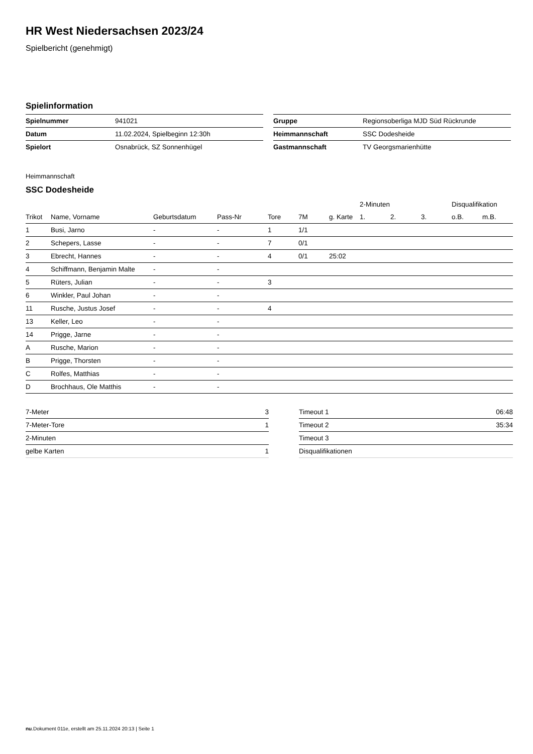HR West Niedersachsen 2023/24
Spielbericht (genehmigt)
Spielinformation
| Spielnummer | 941021 |
| Datum | 11.02.2024, Spielbeginn 12:30h |
| Spielort | Osnabrück, SZ Sonnenhügel |
| Gruppe | Regionsoberliga MJD Süd Rückrunde |
| Heimmannschaft | SSC Dodesheide |
| Gastmannschaft | TV Georgsmarienhütte |
Heimmannschaft
SSC Dodesheide
| | | | | | | | 2-Minuten | | | Disqualifikation | |
| --- | --- | --- | --- | --- | --- | --- | --- | --- | --- | --- | --- |
| Trikot | Name, Vorname | Geburtsdatum | Pass-Nr | Tore | 7M | g. Karte | 1. | 2. | 3. | o.B. | m.B. |
| 1 | Busi, Jarno | - | - | 1 | 1/1 | | | | | | |
| 2 | Schepers, Lasse | - | - | 7 | 0/1 | | | | | | |
| 3 | Ebrecht, Hannes | - | - | 4 | 0/1 | 25:02 | | | | | |
| 4 | Schiffmann, Benjamin Malte | - | - | | | | | | | | |
| 5 | Rüters, Julian | - | - | 3 | | | | | | | |
| 6 | Winkler, Paul Johan | - | - | | | | | | | | |
| 11 | Rusche, Justus Josef | - | - | 4 | | | | | | | |
| 13 | Keller, Leo | - | - | | | | | | | | |
| 14 | Prigge, Jarne | - | - | | | | | | | | |
| A | Rusche, Marion | - | - | | | | | | | | |
| B | Prigge, Thorsten | - | - | | | | | | | | |
| C | Rolfes, Matthias | - | - | | | | | | | | |
| D | Brochhaus, Ole Matthis | - | - | | | | | | | | |
| 7-Meter | 3 |
| 7-Meter-Tore | 1 |
| 2-Minuten | |
| gelbe Karten | 1 |
| Timeout 1 | 06:48 |
| Timeout 2 | 35:34 |
| Timeout 3 | |
| Disqualifikationen | |
nu.Dokument 011e, erstellt am 25.11.2024 20:13 | Seite 1